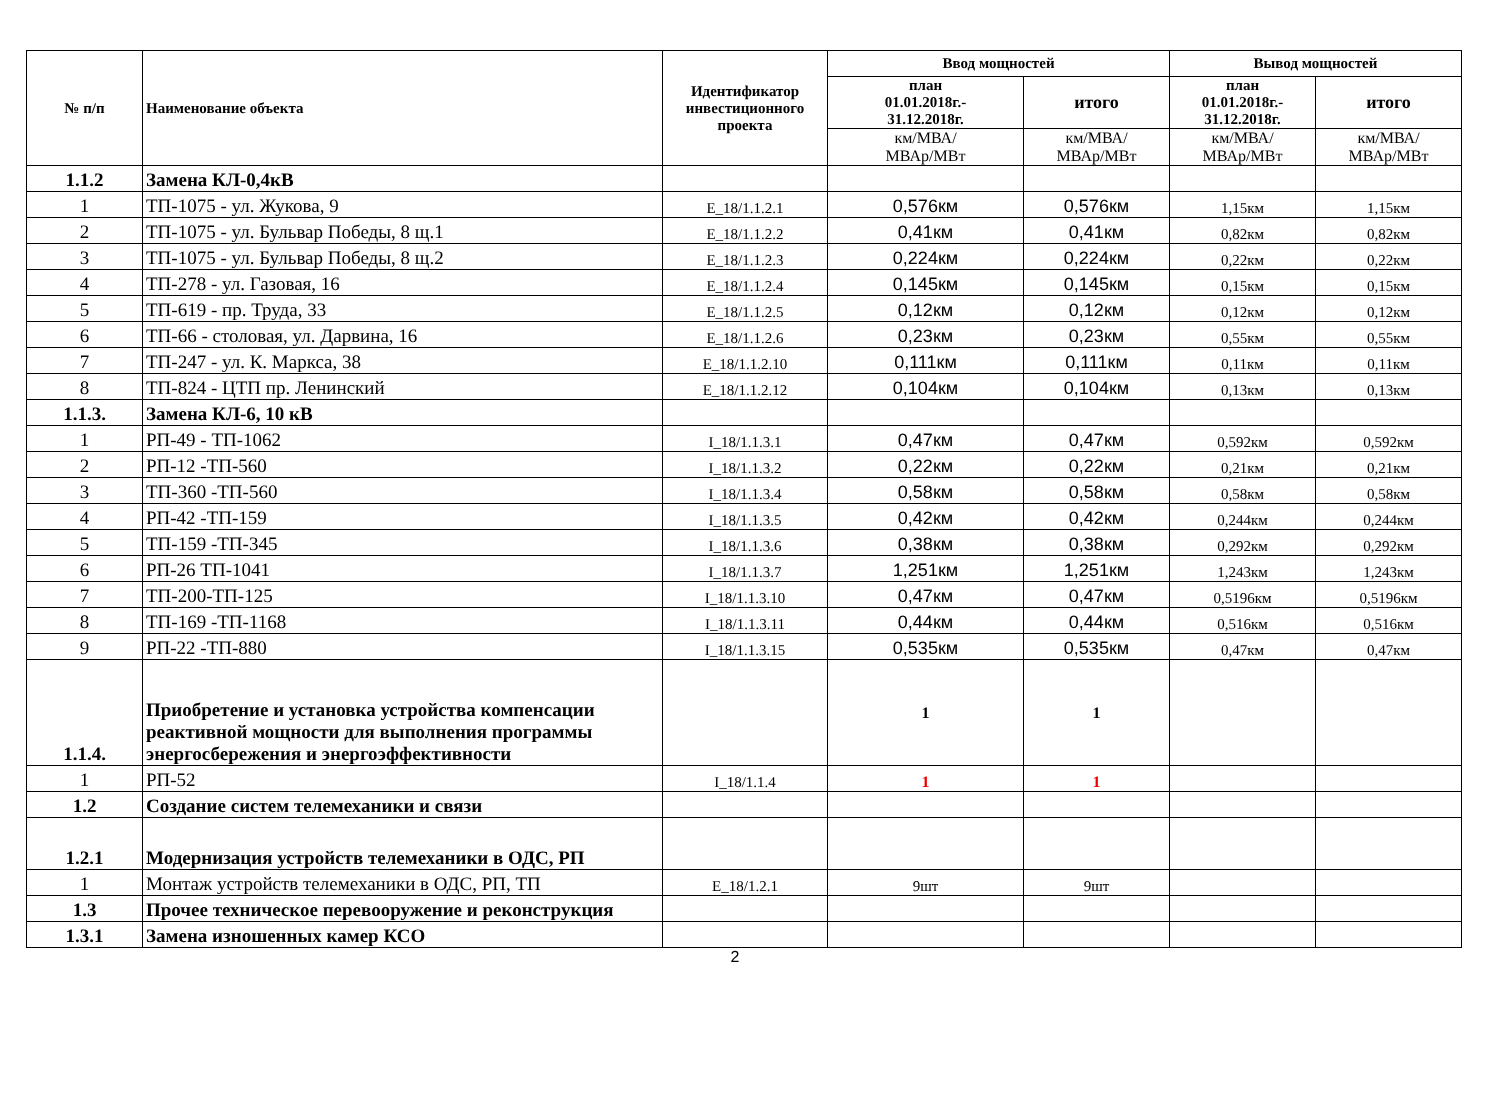| № п/п | Наименование объекта | Идентификатор инвестиционного проекта | Ввод мощностей | | Вывод мощностей | |
| --- | --- | --- | --- | --- | --- | --- |
| | | | план 01.01.2018г.- 31.12.2018г. | итого | план 01.01.2018г.- 31.12.2018г. | итого |
| | | | км/МВА/ МВАр/МВт | км/МВА/ МВАр/МВт | км/МВА/ МВАр/МВт | км/МВА/ МВАр/МВт |
| 1.1.2 | Замена КЛ-0,4кВ | | | | | |
| 1 | ТП-1075 - ул. Жукова, 9 | Е_18/1.1.2.1 | 0,576км | 0,576км | 1,15км | 1,15км |
| 2 | ТП-1075 - ул. Бульвар Победы, 8 щ.1 | Е_18/1.1.2.2 | 0,41км | 0,41км | 0,82км | 0,82км |
| 3 | ТП-1075 - ул. Бульвар Победы, 8 щ.2 | Е_18/1.1.2.3 | 0,224км | 0,224км | 0,22км | 0,22км |
| 4 | ТП-278 - ул. Газовая, 16 | Е_18/1.1.2.4 | 0,145км | 0,145км | 0,15км | 0,15км |
| 5 | ТП-619 - пр. Труда, 33 | Е_18/1.1.2.5 | 0,12км | 0,12км | 0,12км | 0,12км |
| 6 | ТП-66 - столовая, ул. Дарвина, 16 | Е_18/1.1.2.6 | 0,23км | 0,23км | 0,55км | 0,55км |
| 7 | ТП-247 - ул. К. Маркса, 38 | Е_18/1.1.2.10 | 0,111км | 0,111км | 0,11км | 0,11км |
| 8 | ТП-824 - ЦТП пр. Ленинский | Е_18/1.1.2.12 | 0,104км | 0,104км | 0,13км | 0,13км |
| 1.1.3. | Замена КЛ-6, 10 кВ | | | | | |
| 1 | РП-49 - ТП-1062 | I_18/1.1.3.1 | 0,47км | 0,47км | 0,592км | 0,592км |
| 2 | РП-12 -ТП-560 | I_18/1.1.3.2 | 0,22км | 0,22км | 0,21км | 0,21км |
| 3 | ТП-360 -ТП-560 | I_18/1.1.3.4 | 0,58км | 0,58км | 0,58км | 0,58км |
| 4 | РП-42 -ТП-159 | I_18/1.1.3.5 | 0,42км | 0,42км | 0,244км | 0,244км |
| 5 | ТП-159 -ТП-345 | I_18/1.1.3.6 | 0,38км | 0,38км | 0,292км | 0,292км |
| 6 | РП-26 ТП-1041 | I_18/1.1.3.7 | 1,251км | 1,251км | 1,243км | 1,243км |
| 7 | ТП-200-ТП-125 | I_18/1.1.3.10 | 0,47км | 0,47км | 0,5196км | 0,5196км |
| 8 | ТП-169 -ТП-1168 | I_18/1.1.3.11 | 0,44км | 0,44км | 0,516км | 0,516км |
| 9 | РП-22 -ТП-880 | I_18/1.1.3.15 | 0,535км | 0,535км | 0,47км | 0,47км |
| 1.1.4. | Приобретение и установка устройства компенсации реактивной мощности для выполнения программы энергосбережения и энергоэффективности | | 1 | 1 | | |
| 1 | РП-52 | I_18/1.1.4 | 1 | 1 | | |
| 1.2 | Создание систем телемеханики и связи | | | | | |
| 1.2.1 | Модернизация устройств телемеханики в ОДС, РП | | | | | |
| 1 | Монтаж устройств телемеханики в ОДС, РП, ТП | Е_18/1.2.1 | 9шт | 9шт | | |
| 1.3 | Прочее техническое перевооружение и реконструкция | | | | | |
| 1.3.1 | Замена изношенных камер КСО | | | | | |
2